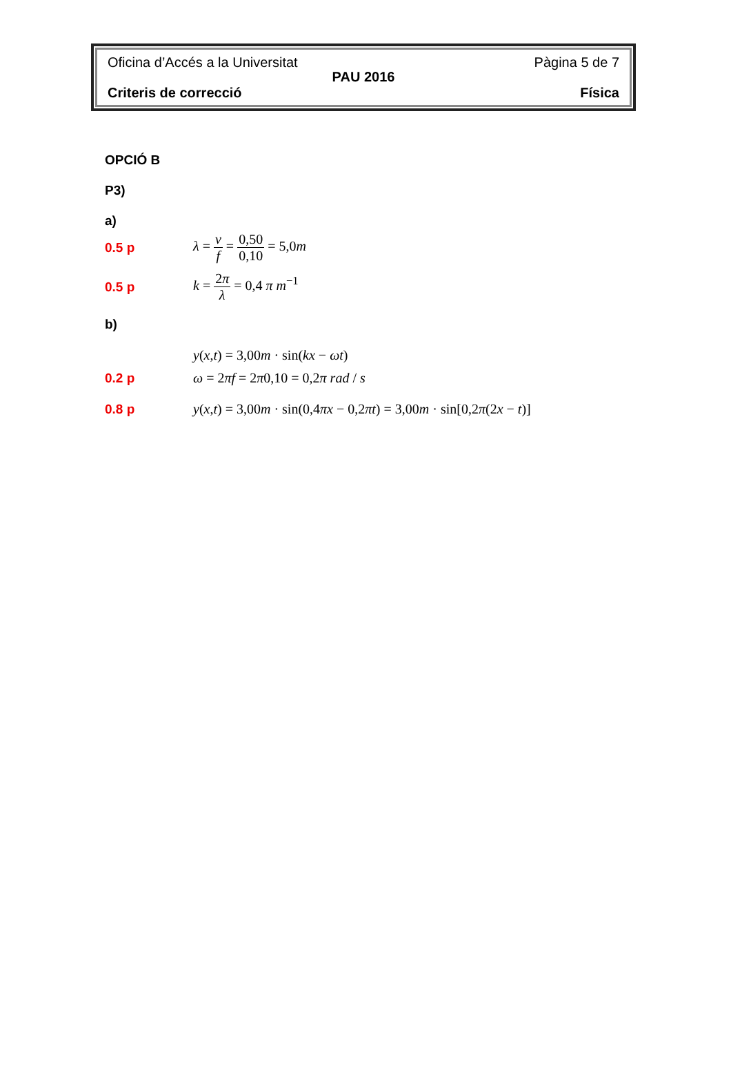Oficina d’Accés a la Universitat Pàgina 5 de 7
PAU 2016
Criteris de correcció Física
OPCIÓ B
P3)
a)
0.5 p λ = v f = 0,50 0,10 = 5,0m
0.5 p k = 2π λ = 0,4 π m<sup>−1</sup>
b)
y(x,t) = 3,00m · sin(kx − ωt)
0.2 p ω = 2πf = 2π0,10 = 0,2π rad / s
0.8 p y(x,t) = 3,00m · sin(0,4πx − 0,2πt) = 3,00m · sin[0,2π(2x − t)]